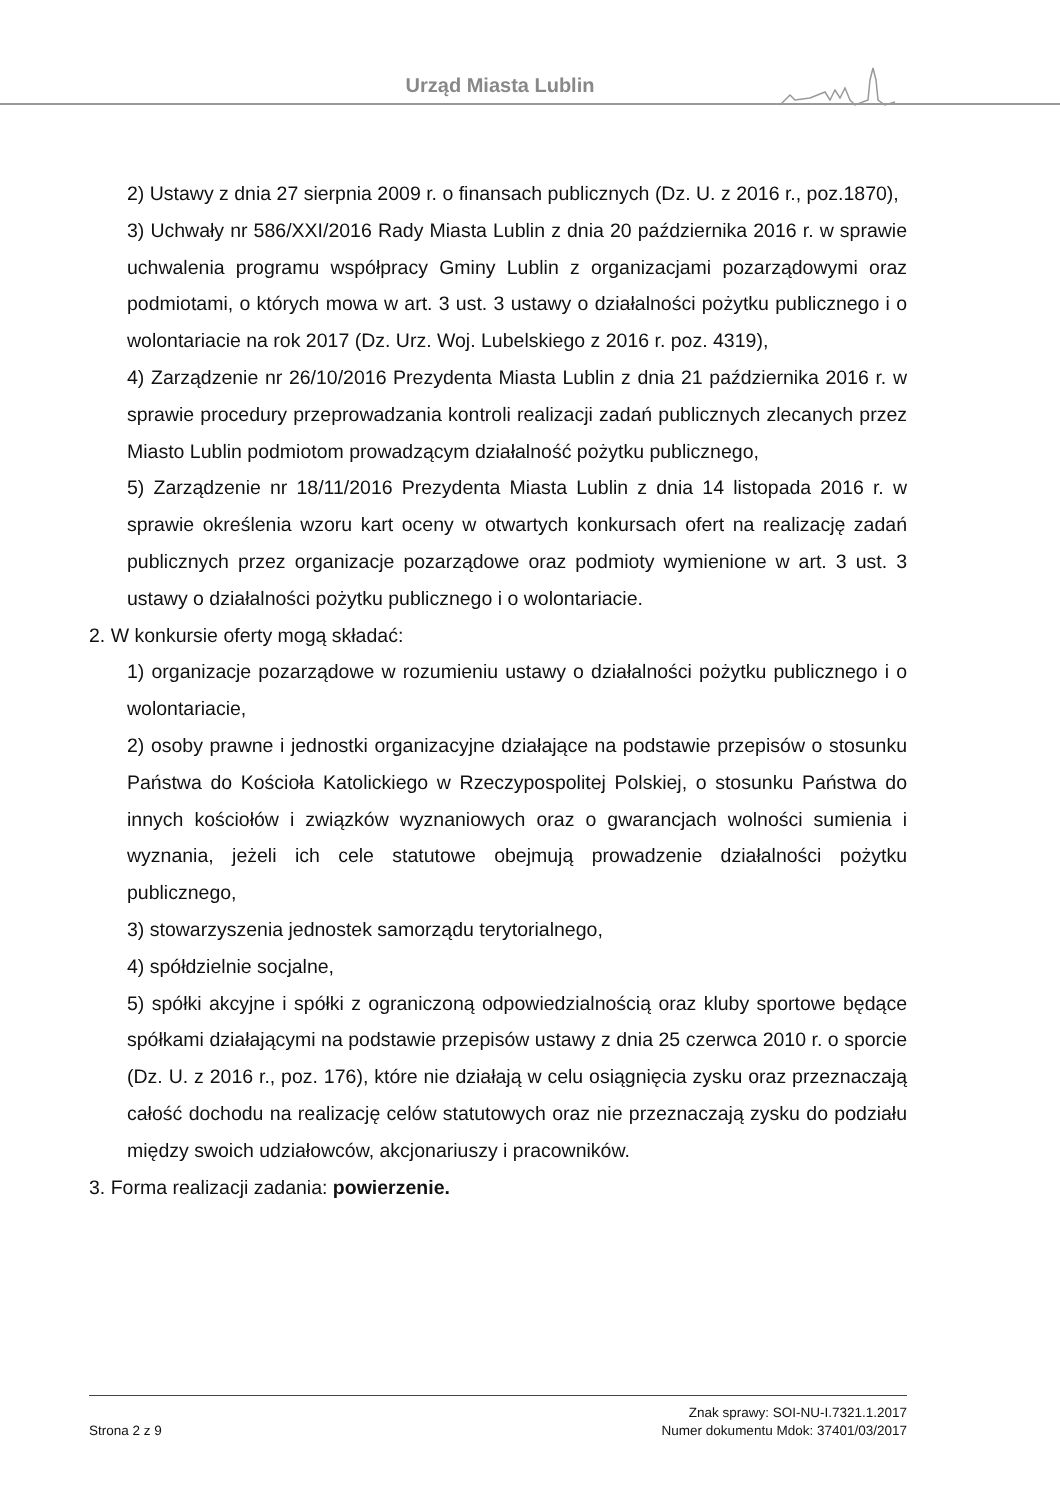Urząd Miasta Lublin
2) Ustawy z dnia 27 sierpnia 2009 r. o finansach publicznych (Dz. U. z 2016 r., poz.1870),
3) Uchwały nr 586/XXI/2016 Rady Miasta Lublin z dnia 20 października 2016 r. w sprawie uchwalenia programu współpracy Gminy Lublin z organizacjami pozarządowymi oraz podmiotami, o których mowa w art. 3 ust. 3 ustawy o działalności pożytku publicznego i o wolontariacie na rok 2017 (Dz. Urz. Woj. Lubelskiego z 2016 r. poz. 4319),
4) Zarządzenie nr 26/10/2016 Prezydenta Miasta Lublin z dnia 21 października 2016 r. w sprawie procedury przeprowadzania kontroli realizacji zadań publicznych zlecanych przez Miasto Lublin podmiotom prowadzącym działalność pożytku publicznego,
5) Zarządzenie nr 18/11/2016 Prezydenta Miasta Lublin z dnia 14 listopada 2016 r. w sprawie określenia wzoru kart oceny w otwartych konkursach ofert na realizację zadań publicznych przez organizacje pozarządowe oraz podmioty wymienione w art. 3 ust. 3 ustawy o działalności pożytku publicznego i o wolontariacie.
2. W konkursie oferty mogą składać:
1) organizacje pozarządowe w rozumieniu ustawy o działalności pożytku publicznego i o wolontariacie,
2) osoby prawne i jednostki organizacyjne działające na podstawie przepisów o stosunku Państwa do Kościoła Katolickiego w Rzeczypospolitej Polskiej, o stosunku Państwa do innych kościołów i związków wyznaniowych oraz o gwarancjach wolności sumienia i wyznania, jeżeli ich cele statutowe obejmują prowadzenie działalności pożytku publicznego,
3) stowarzyszenia jednostek samorządu terytorialnego,
4) spółdzielnie socjalne,
5) spółki akcyjne i spółki z ograniczoną odpowiedzialnością oraz kluby sportowe będące spółkami działającymi na podstawie przepisów ustawy z dnia 25 czerwca 2010 r. o sporcie (Dz. U. z 2016 r., poz. 176), które nie działają w celu osiągnięcia zysku oraz przeznaczają całość dochodu na realizację celów statutowych oraz nie przeznaczają zysku do podziału między swoich udziałowców, akcjonariuszy i pracowników.
3. Forma realizacji zadania: powierzenie.
Znak sprawy: SOI-NU-I.7321.1.2017
Strona 2 z 9 Numer dokumentu Mdok: 37401/03/2017